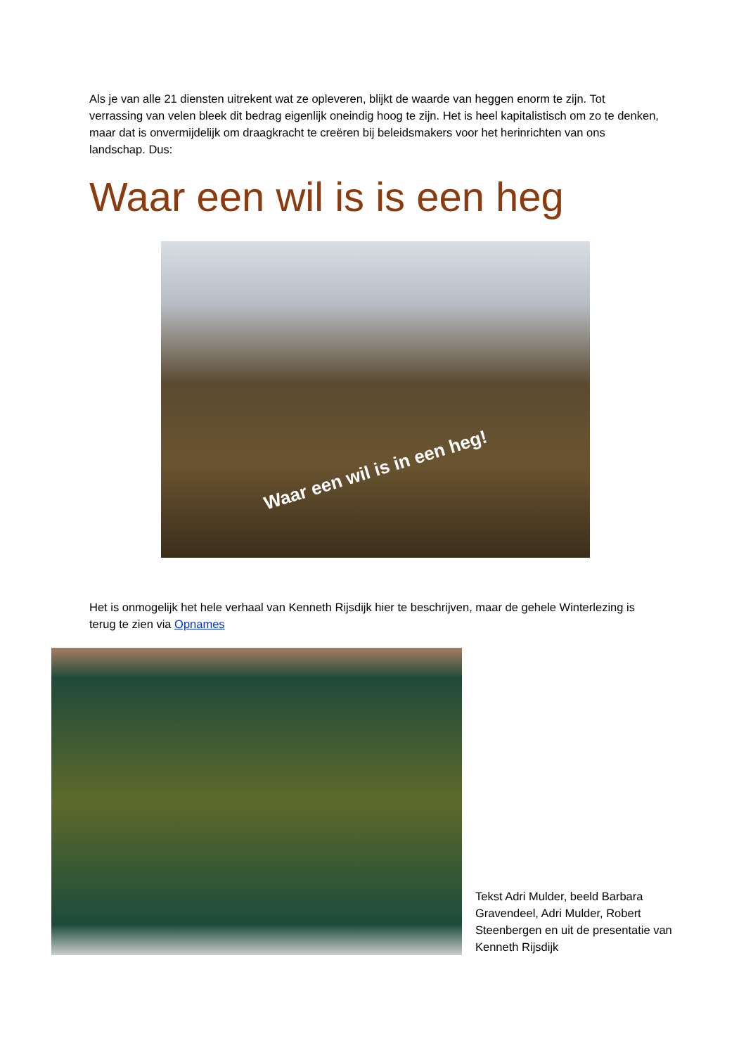Als je van alle 21 diensten uitrekent wat ze opleveren, blijkt de waarde van heggen enorm te zijn. Tot verrassing van velen bleek dit bedrag eigenlijk oneindig hoog te zijn. Het is heel kapitalistisch om zo te denken, maar dat is onvermijdelijk om draagkracht te creëren bij beleidsmakers voor het herinrichten van ons landschap. Dus:
Waar een wil is is een heg
Waar een wil is in een heg!
Het is onmogelijk het hele verhaal van Kenneth Rijsdijk hier te beschrijven, maar de gehele Winterlezing is terug te zien via Opnames
Tekst Adri Mulder, beeld Barbara Gravendeel, Adri Mulder, Robert Steenbergen en uit de presentatie van Kenneth Rijsdijk